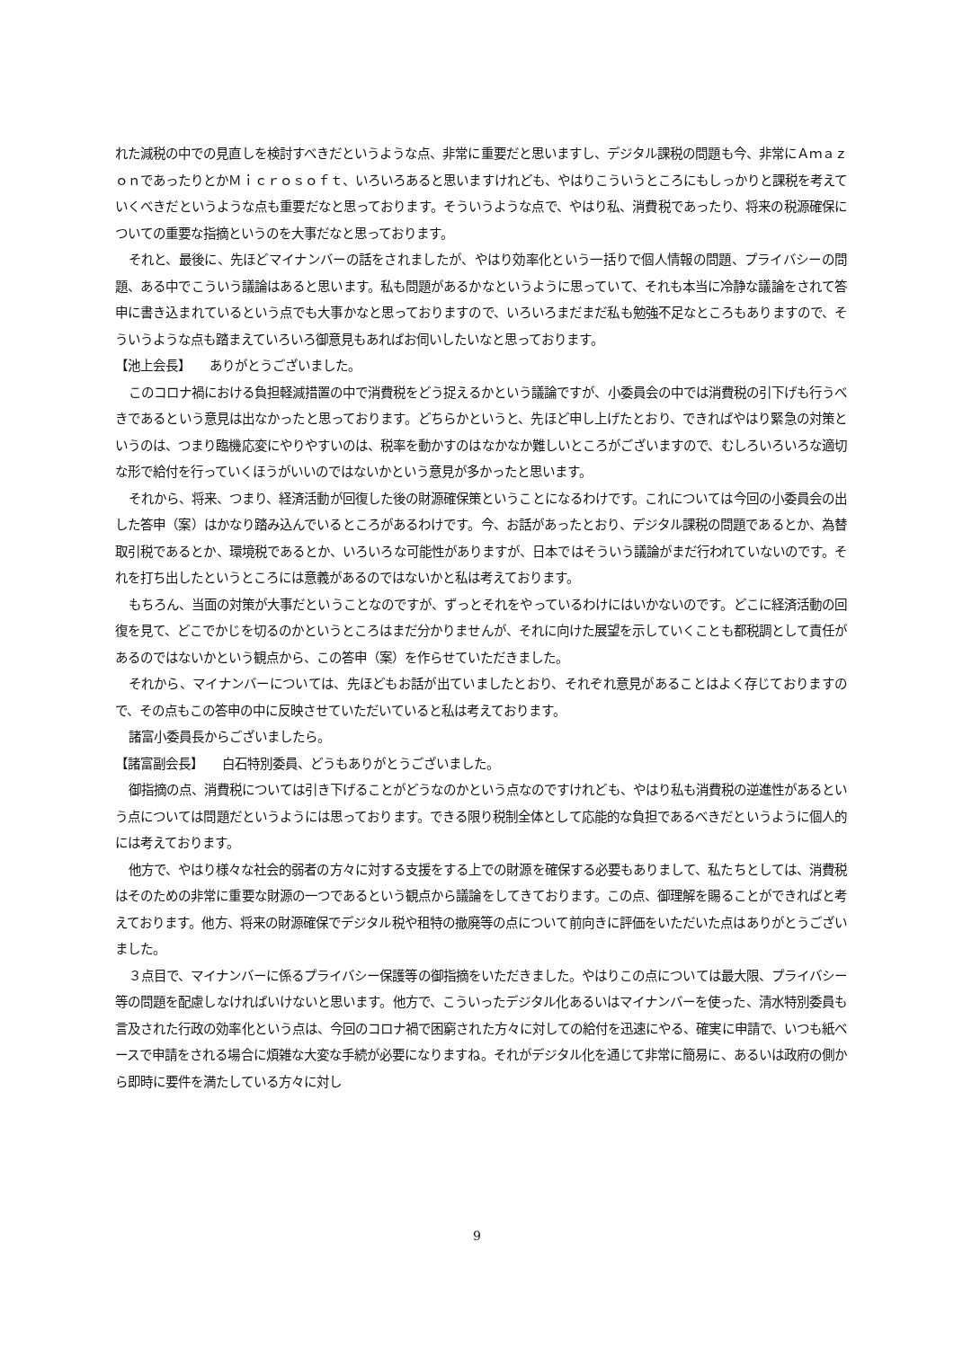れた減税の中での見直しを検討すべきだというような点、非常に重要だと思いますし、デジタル課税の問題も今、非常にＡｍａｚｏｎであったりとかＭｉｃｒｏｓｏｆｔ、いろいろあると思いますけれども、やはりこういうところにもしっかりと課税を考えていくべきだというような点も重要だなと思っております。そういうような点で、やはり私、消費税であったり、将来の税源確保についての重要な指摘というのを大事だなと思っております。
それと、最後に、先ほどマイナンバーの話をされましたが、やはり効率化という一括りで個人情報の問題、プライバシーの問題、ある中でこういう議論はあると思います。私も問題があるかなというように思っていて、それも本当に冷静な議論をされて答申に書き込まれているという点でも大事かなと思っておりますので、いろいろまだまだ私も勉強不足なところもありますので、そういうような点も踏まえていろいろ御意見もあればお伺いしたいなと思っております。
【池上会長】　　ありがとうございました。
このコロナ禍における負担軽減措置の中で消費税をどう捉えるかという議論ですが、小委員会の中では消費税の引下げも行うべきであるという意見は出なかったと思っております。どちらかというと、先ほど申し上げたとおり、できればやはり緊急の対策というのは、つまり臨機応変にやりやすいのは、税率を動かすのはなかなか難しいところがございますので、むしろいろいろな適切な形で給付を行っていくほうがいいのではないかという意見が多かったと思います。
それから、将来、つまり、経済活動が回復した後の財源確保策ということになるわけです。これについては今回の小委員会の出した答申（案）はかなり踏み込んでいるところがあるわけです。今、お話があったとおり、デジタル課税の問題であるとか、為替取引税であるとか、環境税であるとか、いろいろな可能性がありますが、日本ではそういう議論がまだ行われていないのです。それを打ち出したというところには意義があるのではないかと私は考えております。
もちろん、当面の対策が大事だということなのですが、ずっとそれをやっているわけにはいかないのです。どこに経済活動の回復を見て、どこでかじを切るのかというところはまだ分かりませんが、それに向けた展望を示していくことも都税調として責任があるのではないかという観点から、この答申（案）を作らせていただきました。
それから、マイナンバーについては、先ほどもお話が出ていましたとおり、それぞれ意見があることはよく存じておりますので、その点もこの答申の中に反映させていただいていると私は考えております。
諸富小委員長からございましたら。
【諸富副会長】　　白石特別委員、どうもありがとうございました。
御指摘の点、消費税については引き下げることがどうなのかという点なのですけれども、やはり私も消費税の逆進性があるという点については問題だというようには思っております。できる限り税制全体として応能的な負担であるべきだというように個人的には考えております。
他方で、やはり様々な社会的弱者の方々に対する支援をする上での財源を確保する必要もありまして、私たちとしては、消費税はそのための非常に重要な財源の一つであるという観点から議論をしてきております。この点、御理解を賜ることができればと考えております。他方、将来の財源確保でデジタル税や租特の撤廃等の点について前向きに評価をいただいた点はありがとうございました。
３点目で、マイナンバーに係るプライバシー保護等の御指摘をいただきました。やはりこの点については最大限、プライバシー等の問題を配慮しなければいけないと思います。他方で、こういったデジタル化あるいはマイナンバーを使った、清水特別委員も言及された行政の効率化という点は、今回のコロナ禍で困窮された方々に対しての給付を迅速にやる、確実に申請で、いつも紙ベースで申請をされる場合に煩雑な大変な手続が必要になりますね。それがデジタル化を通じて非常に簡易に、あるいは政府の側から即時に要件を満たしている方々に対し
9